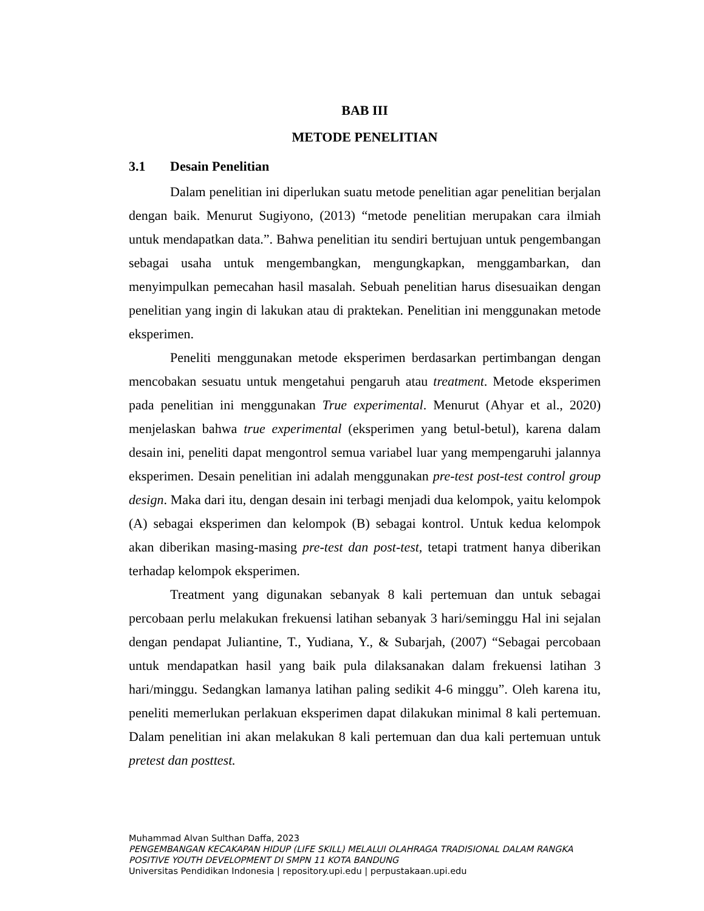BAB III
METODE PENELITIAN
3.1 Desain Penelitian
Dalam penelitian ini diperlukan suatu metode penelitian agar penelitian berjalan dengan baik. Menurut Sugiyono, (2013) “metode penelitian merupakan cara ilmiah untuk mendapatkan data.”. Bahwa penelitian itu sendiri bertujuan untuk pengembangan sebagai usaha untuk mengembangkan, mengungkapkan, menggambarkan, dan menyimpulkan pemecahan hasil masalah. Sebuah penelitian harus disesuaikan dengan penelitian yang ingin di lakukan atau di praktekan. Penelitian ini menggunakan metode eksperimen.
Peneliti menggunakan metode eksperimen berdasarkan pertimbangan dengan mencobakan sesuatu untuk mengetahui pengaruh atau treatment. Metode eksperimen pada penelitian ini menggunakan True experimental. Menurut (Ahyar et al., 2020) menjelaskan bahwa true experimental (eksperimen yang betul-betul), karena dalam desain ini, peneliti dapat mengontrol semua variabel luar yang mempengaruhi jalannya eksperimen. Desain penelitian ini adalah menggunakan pre-test post-test control group design. Maka dari itu, dengan desain ini terbagi menjadi dua kelompok, yaitu kelompok (A) sebagai eksperimen dan kelompok (B) sebagai kontrol. Untuk kedua kelompok akan diberikan masing-masing pre-test dan post-test, tetapi tratment hanya diberikan terhadap kelompok eksperimen.
Treatment yang digunakan sebanyak 8 kali pertemuan dan untuk sebagai percobaan perlu melakukan frekuensi latihan sebanyak 3 hari/seminggu Hal ini sejalan dengan pendapat Juliantine, T., Yudiana, Y., & Subarjah, (2007) “Sebagai percobaan untuk mendapatkan hasil yang baik pula dilaksanakan dalam frekuensi latihan 3 hari/minggu. Sedangkan lamanya latihan paling sedikit 4-6 minggu”. Oleh karena itu, peneliti memerlukan perlakuan eksperimen dapat dilakukan minimal 8 kali pertemuan. Dalam penelitian ini akan melakukan 8 kali pertemuan dan dua kali pertemuan untuk pretest dan posttest.
Muhammad Alvan Sulthan Daffa, 2023
PENGEMBANGAN KECAKAPAN HIDUP (LIFE SKILL) MELALUI OLAHRAGA TRADISIONAL DALAM RANGKA POSITIVE YOUTH DEVELOPMENT DI SMPN 11 KOTA BANDUNG
Universitas Pendidikan Indonesia | repository.upi.edu | perpustakaan.upi.edu